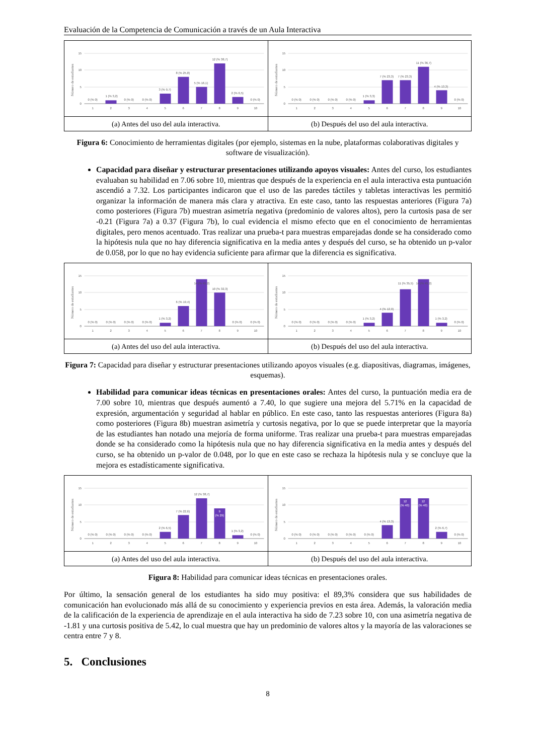Evaluación de la Competencia de Comunicación a través de un Aula Interactiva
| 15 10 5 0 Número de estudiantes 0 (% 0) 1 (% 3,2) 0 (% 0) 0 (% 0) 3 (% 9,7) 8 (% 25,8) 5 (% 16,1) 12 (% 38,7) 2 (% 6,5) 0 (% 0) 1 2 3 4 5 6 7 8 9 10 | 15 10 5 0 Número de estudiantes 0 (% 0) 0 (% 0) 0 (% 0) 0 (% 0) 1 (% 3,3) 7 (% 23,3) 7 (% 23,3) 11 (% 36,7) 4 (% 13,3) 0 (% 0) 1 2 3 4 5 6 7 8 9 10 |
| (a) Antes del uso del aula interactiva. | (b) Después del uso del aula interactiva. |
Figura 6: Conocimiento de herramientas digitales (por ejemplo, sistemas en la nube, plataformas colaborativas digitales y software de visualización).
Capacidad para diseñar y estructurar presentaciones utilizando apoyos visuales: Antes del curso, los estudiantes evaluaban su habilidad en 7.06 sobre 10, mientras que después de la experiencia en el aula interactiva esta puntuación ascendió a 7.32. Los participantes indicaron que el uso de las paredes táctiles y tabletas interactivas les permitió organizar la información de manera más clara y atractiva. En este caso, tanto las respuestas anteriores (Figura 7a) como posteriores (Figura 7b) muestran asimetría negativa (predominio de valores altos), pero la curtosis pasa de ser -0.21 (Figura 7a) a 0.37 (Figura 7b), lo cual evidencia el mismo efecto que en el conocimiento de herramientas digitales, pero menos acentuado. Tras realizar una prueba-t para muestras emparejadas donde se ha considerado como la hipótesis nula que no hay diferencia significativa en la media antes y después del curso, se ha obtenido un p-valor de 0.058, por lo que no hay evidencia suficiente para afirmar que la diferencia es significativa.
| 15 10 5 0 Número de estudiantes 0 (% 0) 0 (% 0) 0 (% 0) 0 (% 0) 1 (% 3,2) 6 (% 19,4) 14 (% 45,2) 10 (% 32,3) 0 (% 0) 0 (% 0) 1 2 3 4 5 6 7 8 9 10 | 15 10 5 0 Número de estudiantes 0 (% 0) 0 (% 0) 0 (% 0) 0 (% 0) 1 (% 3,2) 4 (% 12,9) 11 (% 35,5) 14 (% 45,2) 1 (% 3,2) 0 (% 0) 1 2 3 4 5 6 7 8 9 10 |
| (a) Antes del uso del aula interactiva. | (b) Después del uso del aula interactiva. |
Figura 7: Capacidad para diseñar y estructurar presentaciones utilizando apoyos visuales (e.g. diapositivas, diagramas, imágenes, esquemas).
Habilidad para comunicar ideas técnicas en presentaciones orales: Antes del curso, la puntuación media era de 7.00 sobre 10, mientras que después aumentó a 7.40, lo que sugiere una mejora del 5.71% en la capacidad de expresión, argumentación y seguridad al hablar en público. En este caso, tanto las respuestas anteriores (Figura 8a) como posteriores (Figura 8b) muestran asimetría y curtosis negativa, por lo que se puede interpretar que la mayoría de las estudiantes han notado una mejoría de forma uniforme. Tras realizar una prueba-t para muestras emparejadas donde se ha considerado como la hipótesis nula que no hay diferencia significativa en la media antes y después del curso, se ha obtenido un p-valor de 0.048, por lo que en este caso se rechaza la hipótesis nula y se concluye que la mejora es estadísticamente significativa.
| 15 10 5 0 Número de estudiantes 0 (% 0) 0 (% 0) 0 (% 0) 0 (% 0) 2 (% 6,5) 7 (% 22,6) 12 (% 38,7) 9 (% 29) 1 (% 3,2) 0 (% 0) 1 2 3 4 5 6 7 8 9 10 | 15 10 5 0 Número de estudiantes 0 (% 0) 0 (% 0) 0 (% 0) 0 (% 0) 0 (% 0) 4 (% 13,3) 12 (% 40) 12 (% 40) 2 (% 6,7) 0 (% 0) 1 2 3 4 5 6 7 8 9 10 |
| (a) Antes del uso del aula interactiva. | (b) Después del uso del aula interactiva. |
Figura 8: Habilidad para comunicar ideas técnicas en presentaciones orales.
Por último, la sensación general de los estudiantes ha sido muy positiva: el 89,3% considera que sus habilidades de comunicación han evolucionado más allá de su conocimiento y experiencia previos en esta área. Además, la valoración media de la calificación de la experiencia de aprendizaje en el aula interactiva ha sido de 7.23 sobre 10, con una asimetría negativa de -1.81 y una curtosis positiva de 5.42, lo cual muestra que hay un predominio de valores altos y la mayoría de las valoraciones se centra entre 7 y 8.
5. Conclusiones
8